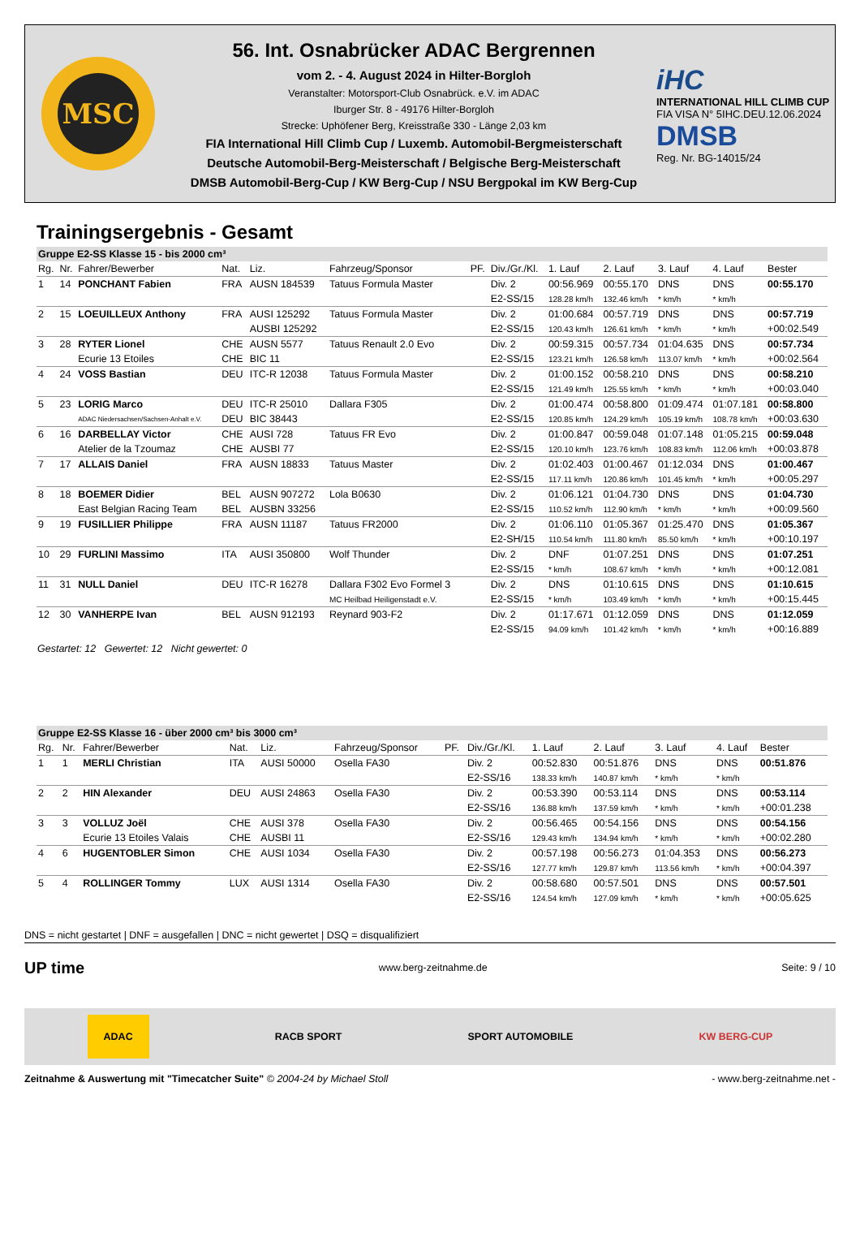MSC
56. Int. Osnabrücker ADAC Bergrennen
vom 2. - 4. August 2024 in Hilter-Borgloh
Veranstalter: Motorsport-Club Osnabrück. e.V. im ADAC
Iburger Str. 8 - 49176 Hilter-Borgloh
Strecke: Uphöfener Berg, Kreisstraße 330 - Länge 2,03 km
FIA International Hill Climb Cup / Luxemb. Automobil-Bergmeisterschaft
Deutsche Automobil-Berg-Meisterschaft / Belgische Berg-Meisterschaft
DMSB Automobil-Berg-Cup / KW Berg-Cup / NSU Bergpokal im KW Berg-Cup
iHC
INTERNATIONAL HILL CLIMB CUP
FIA VISA N° 5IHC.DEU.12.06.2024
DMSB
Reg. Nr. BG-14015/24
Trainingsergebnis - Gesamt
| Gruppe E2-SS Klasse 15 - bis 2000 cm³ | | | | | | | | | | | | |
| Rg. | Nr. | Fahrer/Bewerber | Nat. | Liz. | Fahrzeug/Sponsor | PF. | Div./Gr./Kl. | 1. Lauf | 2. Lauf | 3. Lauf | 4. Lauf | Bester |
| 1 | 14 | PONCHANT Fabien | FRA | AUSN 184539 | Tatuus Formula Master | | Div. 2 | 00:56.969 | 00:55.170 | DNS | DNS | 00:55.170 |
| | | | | | | | E2-SS/15 | 128.28 km/h | 132.46 km/h | * km/h | * km/h | |
| 2 | 15 | LOEUILLEUX Anthony | FRA | AUSI 125292 | Tatuus Formula Master | | Div. 2 | 01:00.684 | 00:57.719 | DNS | DNS | 00:57.719 |
| | | | | AUSBI 125292 | | | E2-SS/15 | 120.43 km/h | 126.61 km/h | * km/h | * km/h | +00:02.549 |
| 3 | 28 | RYTER Lionel | CHE | AUSN 5577 | Tatuus Renault 2.0 Evo | | Div. 2 | 00:59.315 | 00:57.734 | 01:04.635 | DNS | 00:57.734 |
| | | Ecurie 13 Etoiles | CHE | BIC 11 | | | E2-SS/15 | 123.21 km/h | 126.58 km/h | 113.07 km/h | * km/h | +00:02.564 |
| 4 | 24 | VOSS Bastian | DEU | ITC-R 12038 | Tatuus Formula Master | | Div. 2 | 01:00.152 | 00:58.210 | DNS | DNS | 00:58.210 |
| | | | | | | | E2-SS/15 | 121.49 km/h | 125.55 km/h | * km/h | * km/h | +00:03.040 |
| 5 | 23 | LORIG Marco | DEU | ITC-R 25010 | Dallara F305 | | Div. 2 | 01:00.474 | 00:58.800 | 01:09.474 | 01:07.181 | 00:58.800 |
| | | ADAC Niedersachsen/Sachsen-Anhalt e.V. | DEU | BIC 38443 | | | E2-SS/15 | 120.85 km/h | 124.29 km/h | 105.19 km/h | 108.78 km/h | +00:03.630 |
| 6 | 16 | DARBELLAY Victor | CHE | AUSI 728 | Tatuus FR Evo | | Div. 2 | 01:00.847 | 00:59.048 | 01:07.148 | 01:05.215 | 00:59.048 |
| | | Atelier de la Tzoumaz | CHE | AUSBI 77 | | | E2-SS/15 | 120.10 km/h | 123.76 km/h | 108.83 km/h | 112.06 km/h | +00:03.878 |
| 7 | 17 | ALLAIS Daniel | FRA | AUSN 18833 | Tatuus Master | | Div. 2 | 01:02.403 | 01:00.467 | 01:12.034 | DNS | 01:00.467 |
| | | | | | | | E2-SS/15 | 117.11 km/h | 120.86 km/h | 101.45 km/h | * km/h | +00:05.297 |
| 8 | 18 | BOEMER Didier | BEL | AUSN 907272 | Lola B0630 | | Div. 2 | 01:06.121 | 01:04.730 | DNS | DNS | 01:04.730 |
| | | East Belgian Racing Team | BEL | AUSBN 33256 | | | E2-SS/15 | 110.52 km/h | 112.90 km/h | * km/h | * km/h | +00:09.560 |
| 9 | 19 | FUSILLIER Philippe | FRA | AUSN 11187 | Tatuus FR2000 | | Div. 2 | 01:06.110 | 01:05.367 | 01:25.470 | DNS | 01:05.367 |
| | | | | | | | E2-SH/15 | 110.54 km/h | 111.80 km/h | 85.50 km/h | * km/h | +00:10.197 |
| 10 | 29 | FURLINI Massimo | ITA | AUSI 350800 | Wolf Thunder | | Div. 2 | DNF | 01:07.251 | DNS | DNS | 01:07.251 |
| | | | | | | | E2-SS/15 | * km/h | 108.67 km/h | * km/h | * km/h | +00:12.081 |
| 11 | 31 | NULL Daniel | DEU | ITC-R 16278 | Dallara F302 Evo Formel 3 | | Div. 2 | DNS | 01:10.615 | DNS | DNS | 01:10.615 |
| | | | | | MC Heilbad Heiligenstadt e.V. | | E2-SS/15 | * km/h | 103.49 km/h | * km/h | * km/h | +00:15.445 |
| 12 | 30 | VANHERPE Ivan | BEL | AUSN 912193 | Reynard 903-F2 | | Div. 2 | 01:17.671 | 01:12.059 | DNS | DNS | 01:12.059 |
| | | | | | | | E2-SS/15 | 94.09 km/h | 101.42 km/h | * km/h | * km/h | +00:16.889 |
Gestartet: 12 Gewertet: 12 Nicht gewertet: 0
| Gruppe E2-SS Klasse 16 - über 2000 cm³ bis 3000 cm³ | | | | | | | | | | | | |
| Rg. | Nr. | Fahrer/Bewerber | Nat. | Liz. | Fahrzeug/Sponsor | PF. | Div./Gr./Kl. | 1. Lauf | 2. Lauf | 3. Lauf | 4. Lauf | Bester |
| 1 | 1 | MERLI Christian | ITA | AUSI 50000 | Osella FA30 | | Div. 2 | 00:52.830 | 00:51.876 | DNS | DNS | 00:51.876 |
| | | | | | | | E2-SS/16 | 138.33 km/h | 140.87 km/h | * km/h | * km/h | |
| 2 | 2 | HIN Alexander | DEU | AUSI 24863 | Osella FA30 | | Div. 2 | 00:53.390 | 00:53.114 | DNS | DNS | 00:53.114 |
| | | | | | | | E2-SS/16 | 136.88 km/h | 137.59 km/h | * km/h | * km/h | +00:01.238 |
| 3 | 3 | VOLLUZ Joël | CHE | AUSI 378 | Osella FA30 | | Div. 2 | 00:56.465 | 00:54.156 | DNS | DNS | 00:54.156 |
| | | Ecurie 13 Etoiles Valais | CHE | AUSBI 11 | | | E2-SS/16 | 129.43 km/h | 134.94 km/h | * km/h | * km/h | +00:02.280 |
| 4 | 6 | HUGENTOBLER Simon | CHE | AUSI 1034 | Osella FA30 | | Div. 2 | 00:57.198 | 00:56.273 | 01:04.353 | DNS | 00:56.273 |
| | | | | | | | E2-SS/16 | 127.77 km/h | 129.87 km/h | 113.56 km/h | * km/h | +00:04.397 |
| 5 | 4 | ROLLINGER Tommy | LUX | AUSI 1314 | Osella FA30 | | Div. 2 | 00:58.680 | 00:57.501 | DNS | DNS | 00:57.501 |
| | | | | | | | E2-SS/16 | 124.54 km/h | 127.09 km/h | * km/h | * km/h | +00:05.625 |
DNS = nicht gestartet | DNF = ausgefallen | DNC = nicht gewertet | DSQ = disqualifiziert
UP time www.berg-zeitnahme.de Seite: 9 / 10
ADAC RACB SPORT SPORT AUTOMOBILE KW BERG-CUP
Zeitnahme & Auswertung mit "Timecatcher Suite" © 2004-24 by Michael Stoll - www.berg-zeitnahme.net -